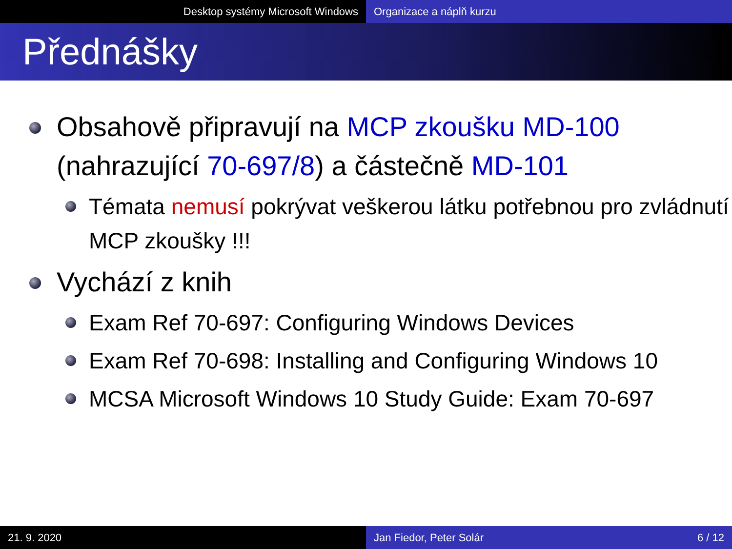Desktop systémy Microsoft Windows Organizace a náplň kurzu
Přednášky
Obsahově připravují na MCP zkoušku MD-100 (nahrazující 70-697/8) a částečně MD-101
Témata nemusí pokrývat veškerou látku potřebnou pro zvládnutí MCP zkoušky !!!
Vychází z knih
Exam Ref 70-697: Configuring Windows Devices
Exam Ref 70-698: Installing and Configuring Windows 10
MCSA Microsoft Windows 10 Study Guide: Exam 70-697
21. 9. 2020 Jan Fiedor, Peter Solár 6 / 12